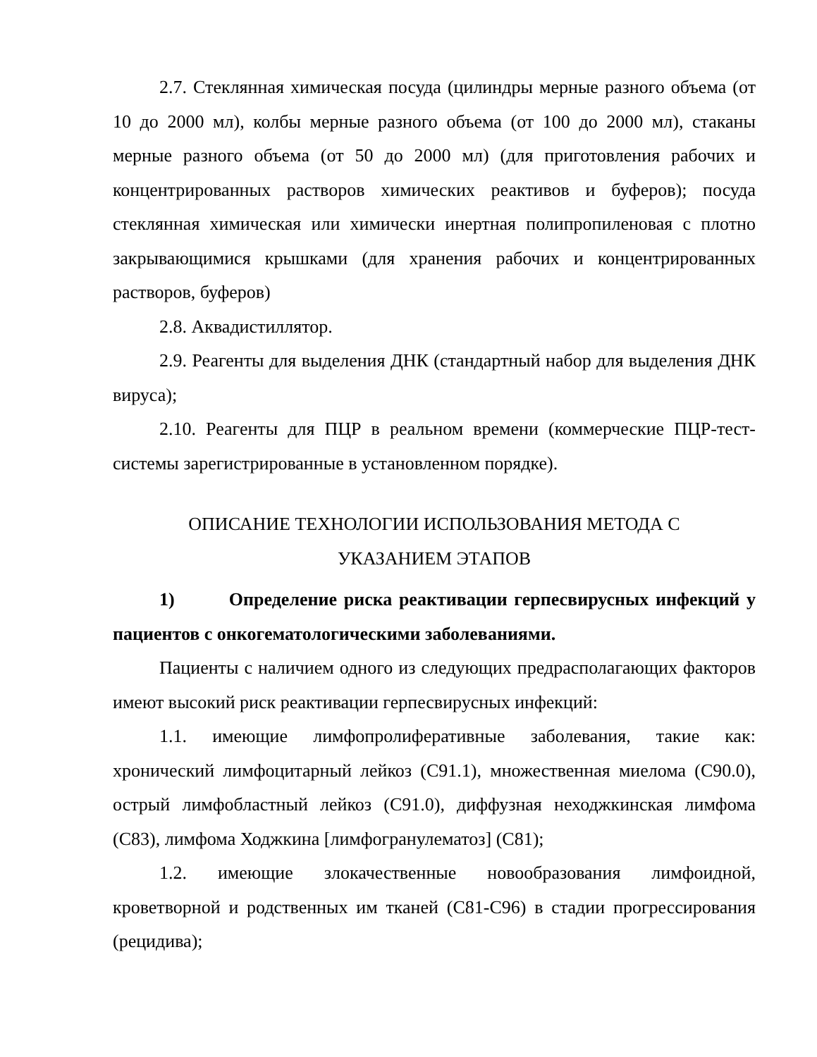2.7. Стеклянная химическая посуда (цилиндры мерные разного объема (от 10 до 2000 мл), колбы мерные разного объема (от 100 до 2000 мл), стаканы мерные разного объема (от 50 до 2000 мл) (для приготовления рабочих и концентрированных растворов химических реактивов и буферов); посуда стеклянная химическая или химически инертная полипропиленовая с плотно закрывающимися крышками (для хранения рабочих и концентрированных растворов, буферов)
2.8. Аквадистиллятор.
2.9. Реагенты для выделения ДНК (стандартный набор для выделения ДНК вируса);
2.10. Реагенты для ПЦР в реальном времени (коммерческие ПЦР-тест-системы зарегистрированные в установленном порядке).
ОПИСАНИЕ ТЕХНОЛОГИИ ИСПОЛЬЗОВАНИЯ МЕТОДА С
УКАЗАНИЕМ ЭТАПОВ
1) Определение риска реактивации герпесвирусных инфекций у пациентов с онкогематологическими заболеваниями.
Пациенты с наличием одного из следующих предрасполагающих факторов имеют высокий риск реактивации герпесвирусных инфекций:
1.1. имеющие лимфопролиферативные заболевания, такие как: хронический лимфоцитарный лейкоз (С91.1), множественная миелома (С90.0), острый лимфобластный лейкоз (С91.0), диффузная неходжкинская лимфома (С83), лимфома Ходжкина [лимфогранулематоз] (С81);
1.2. имеющие злокачественные новообразования лимфоидной, кроветворной и родственных им тканей (С81-С96) в стадии прогрессирования (рецидива);